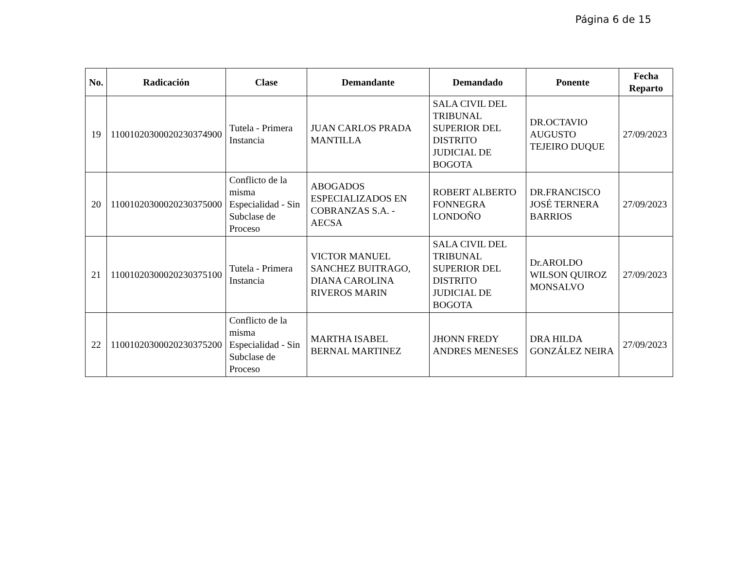Página 6 de 15
| No. | Radicación | Clase | Demandante | Demandado | Ponente | Fecha Reparto |
| --- | --- | --- | --- | --- | --- | --- |
| 19 | 11001020300020230374900 | Tutela - Primera Instancia | JUAN CARLOS PRADA MANTILLA | SALA CIVIL DEL TRIBUNAL SUPERIOR DEL DISTRITO JUDICIAL DE BOGOTA | DR.OCTAVIO AUGUSTO TEJEIRO DUQUE | 27/09/2023 |
| 20 | 11001020300020230375000 | Conflicto de la misma Especialidad - Sin Subclase de Proceso | ABOGADOS ESPECIALIZADOS EN COBRANZAS S.A. - AECSA | ROBERT ALBERTO FONNEGRA LONDOÑO | DR.FRANCISCO JOSÉ TERNERA BARRIOS | 27/09/2023 |
| 21 | 11001020300020230375100 | Tutela - Primera Instancia | VICTOR MANUEL SANCHEZ BUITRAGO, DIANA CAROLINA RIVEROS MARIN | SALA CIVIL DEL TRIBUNAL SUPERIOR DEL DISTRITO JUDICIAL DE BOGOTA | Dr.AROLDO WILSON QUIROZ MONSALVO | 27/09/2023 |
| 22 | 11001020300020230375200 | Conflicto de la misma Especialidad - Sin Subclase de Proceso | MARTHA ISABEL BERNAL MARTINEZ | JHONN FREDY ANDRES MENESES | DRA HILDA GONZÁLEZ NEIRA | 27/09/2023 |